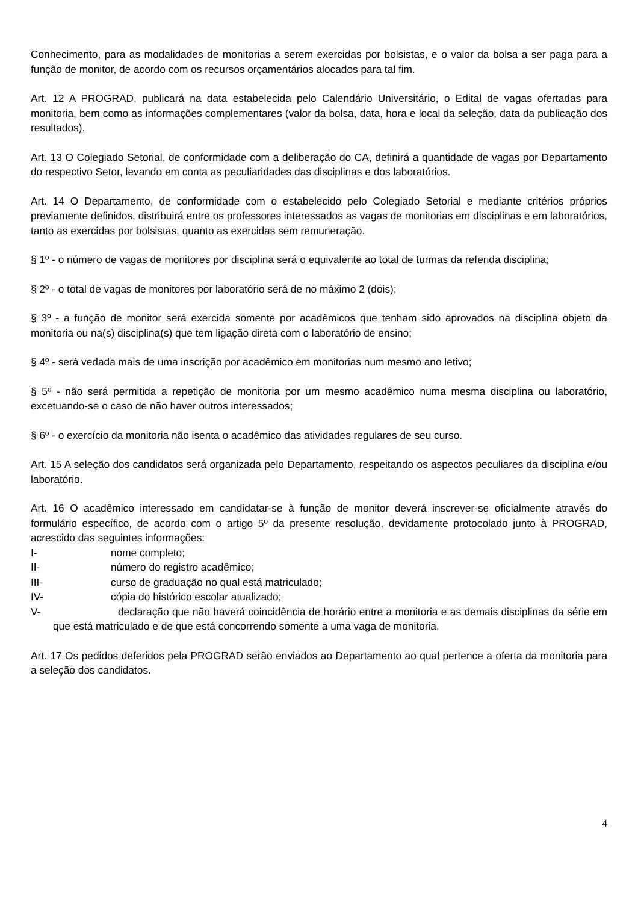Conhecimento, para as modalidades de monitorias a serem exercidas por bolsistas, e o valor da bolsa a ser paga para a função de monitor, de acordo com os recursos orçamentários alocados para tal fim.
Art. 12 A PROGRAD, publicará na data estabelecida pelo Calendário Universitário, o Edital de vagas ofertadas para monitoria, bem como as informações complementares (valor da bolsa, data, hora e local da seleção, data da publicação dos resultados).
Art. 13 O Colegiado Setorial, de conformidade com a deliberação do CA, definirá a quantidade de vagas por Departamento do respectivo Setor, levando em conta as peculiaridades das disciplinas e dos laboratórios.
Art. 14 O Departamento, de conformidade com o estabelecido pelo Colegiado Setorial e mediante critérios próprios previamente definidos, distribuirá entre os professores interessados as vagas de monitorias em disciplinas e em laboratórios, tanto as exercidas por bolsistas, quanto as exercidas sem remuneração.
§ 1º - o número de vagas de monitores por disciplina será o equivalente ao total de turmas da referida disciplina;
§ 2º - o total de vagas de monitores por laboratório será de no máximo 2 (dois);
§ 3º - a função de monitor será exercida somente por acadêmicos que tenham sido aprovados na disciplina objeto da monitoria ou na(s) disciplina(s) que tem ligação direta com o laboratório de ensino;
§ 4º - será vedada mais de uma inscrição por acadêmico em monitorias num mesmo ano letivo;
§ 5º - não será permitida a repetição de monitoria por um mesmo acadêmico numa mesma disciplina ou laboratório, excetuando-se o caso de não haver outros interessados;
§ 6º - o exercício da monitoria não isenta o acadêmico das atividades regulares de seu curso.
Art. 15 A seleção dos candidatos será organizada pelo Departamento, respeitando os aspectos peculiares da disciplina e/ou laboratório.
Art. 16 O acadêmico interessado em candidatar-se à função de monitor deverá inscrever-se oficialmente através do formulário específico, de acordo com o artigo 5º da presente resolução, devidamente protocolado junto à PROGRAD, acrescido das seguintes informações:
I- nome completo;
II- número do registro acadêmico;
III- curso de graduação no qual está matriculado;
IV- cópia do histórico escolar atualizado;
V- declaração que não haverá coincidência de horário entre a monitoria e as demais disciplinas da série em que está matriculado e de que está concorrendo somente a uma vaga de monitoria.
Art. 17 Os pedidos deferidos pela PROGRAD serão enviados ao Departamento ao qual pertence a oferta da monitoria para a seleção dos candidatos.
4